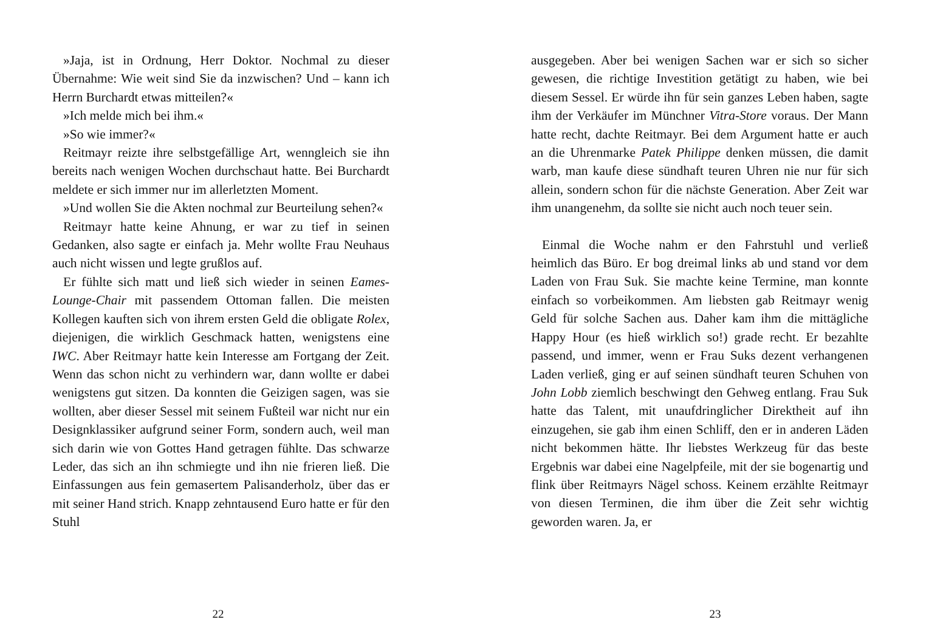»Jaja, ist in Ordnung, Herr Doktor. Nochmal zu dieser Übernahme: Wie weit sind Sie da inzwischen? Und – kann ich Herrn Burchardt etwas mitteilen?«
»Ich melde mich bei ihm.«
»So wie immer?«
Reitmayr reizte ihre selbstgefällige Art, wenngleich sie ihn bereits nach wenigen Wochen durchschaut hatte. Bei Burchardt meldete er sich immer nur im allerletzten Moment.
»Und wollen Sie die Akten nochmal zur Beurteilung sehen?«
Reitmayr hatte keine Ahnung, er war zu tief in seinen Gedanken, also sagte er einfach ja. Mehr wollte Frau Neuhaus auch nicht wissen und legte grußlos auf.
Er fühlte sich matt und ließ sich wieder in seinen Eames-Lounge-Chair mit passendem Ottoman fallen. Die meisten Kollegen kauften sich von ihrem ersten Geld die obligate Rolex, diejenigen, die wirklich Geschmack hatten, wenigstens eine IWC. Aber Reitmayr hatte kein Interesse am Fortgang der Zeit. Wenn das schon nicht zu verhindern war, dann wollte er dabei wenigstens gut sitzen. Da konnten die Geizigen sagen, was sie wollten, aber dieser Sessel mit seinem Fußteil war nicht nur ein Designklassiker aufgrund seiner Form, sondern auch, weil man sich darin wie von Gottes Hand getragen fühlte. Das schwarze Leder, das sich an ihn schmiegte und ihn nie frieren ließ. Die Einfassungen aus fein gemasertem Palisanderholz, über das er mit seiner Hand strich. Knapp zehntausend Euro hatte er für den Stuhl
22
ausgegeben. Aber bei wenigen Sachen war er sich so sicher gewesen, die richtige Investition getätigt zu haben, wie bei diesem Sessel. Er würde ihn für sein ganzes Leben haben, sagte ihm der Verkäufer im Münchner Vitra-Store voraus. Der Mann hatte recht, dachte Reitmayr. Bei dem Argument hatte er auch an die Uhrenmarke Patek Philippe denken müssen, die damit warb, man kaufe diese sündhaft teuren Uhren nie nur für sich allein, sondern schon für die nächste Generation. Aber Zeit war ihm unangenehm, da sollte sie nicht auch noch teuer sein.
Einmal die Woche nahm er den Fahrstuhl und verließ heimlich das Büro. Er bog dreimal links ab und stand vor dem Laden von Frau Suk. Sie machte keine Termine, man konnte einfach so vorbeikommen. Am liebsten gab Reitmayr wenig Geld für solche Sachen aus. Daher kam ihm die mittägliche Happy Hour (es hieß wirklich so!) grade recht. Er bezahlte passend, und immer, wenn er Frau Suks dezent verhangenen Laden verließ, ging er auf seinen sündhaft teuren Schuhen von John Lobb ziemlich beschwingt den Gehweg entlang. Frau Suk hatte das Talent, mit unaufdringlicher Direktheit auf ihn einzugehen, sie gab ihm einen Schliff, den er in anderen Läden nicht bekommen hätte. Ihr liebstes Werkzeug für das beste Ergebnis war dabei eine Nagelpfeile, mit der sie bogenartig und flink über Reitmayrs Nägel schoss. Keinem erzählte Reitmayr von diesen Terminen, die ihm über die Zeit sehr wichtig geworden waren. Ja, er
23